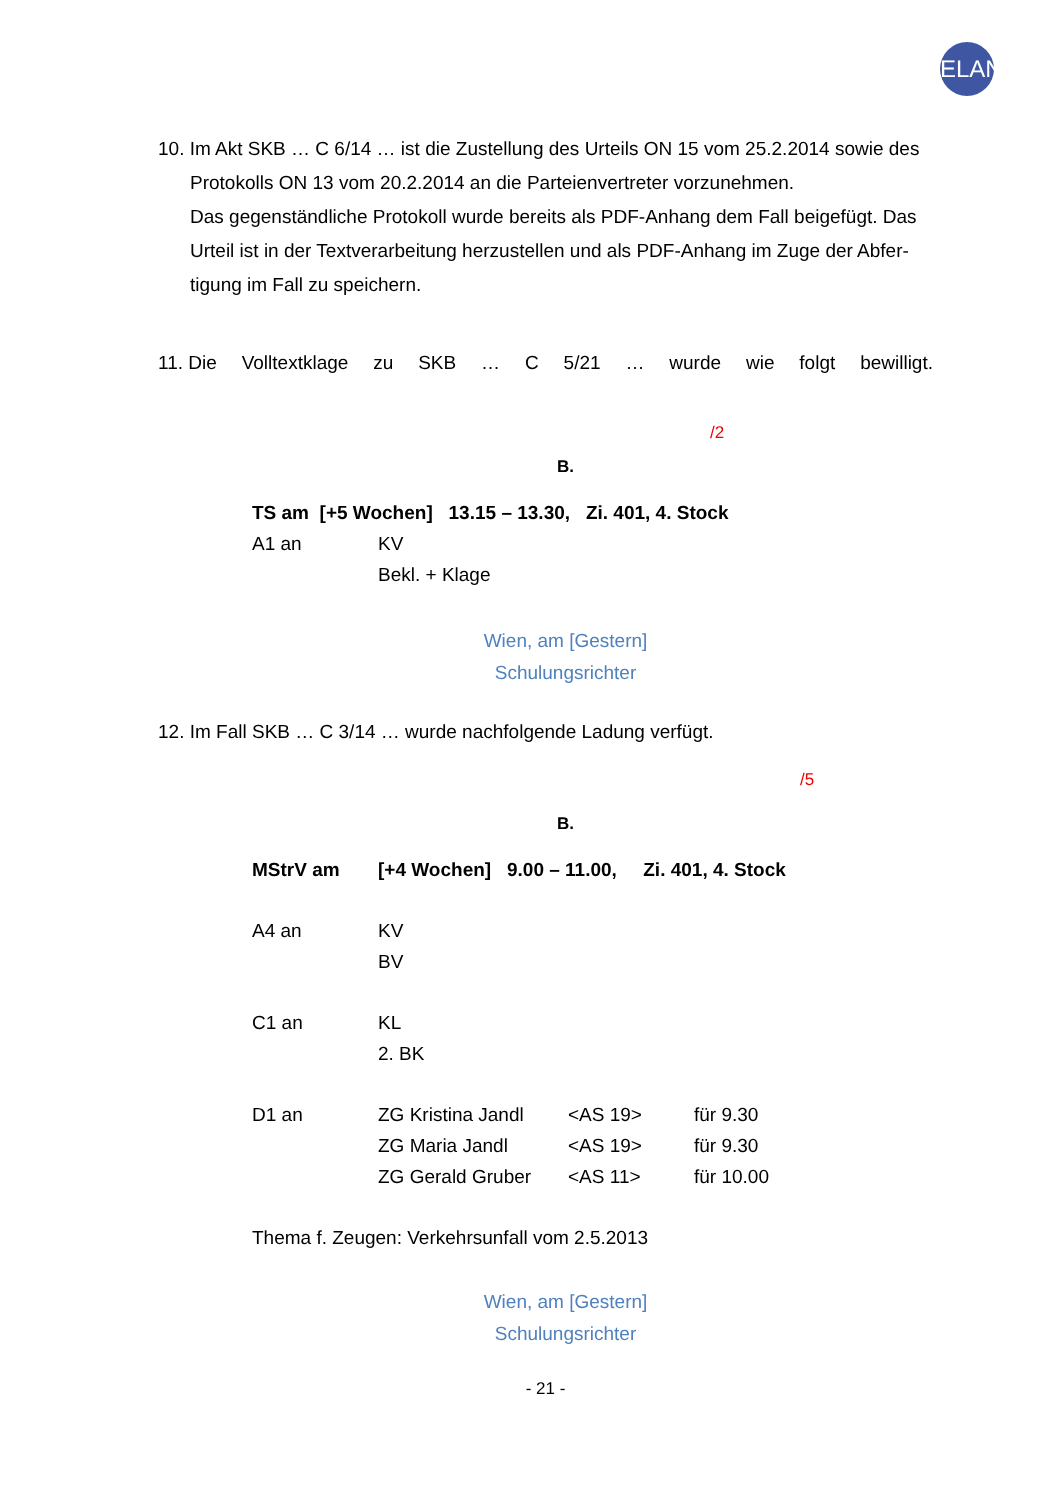ELAN
10. Im Akt SKB … C 6/14 … ist die Zustellung des Urteils ON 15 vom 25.2.2014 sowie des
Protokolls ON 13 vom 20.2.2014 an die Parteienvertreter vorzunehmen.
Das gegenständliche Protokoll wurde bereits als PDF-Anhang dem Fall beigefügt. Das Urteil ist in der Textverarbeitung herzustellen und als PDF-Anhang im Zuge der Abfer-tigung im Fall zu speichern.
11. Die Volltextklage zu SKB … C 5/21 … wurde wie folgt bewilligt.
/2
B.
| TS am [+5 Wochen] 13.15 – 13.30, Zi. 401, 4. Stock | |
| A1 an | KV |
| | Bekl. + Klage |
Wien, am [Gestern]
Schulungsrichter
12. Im Fall SKB … C 3/14 … wurde nachfolgende Ladung verfügt.
/5
B.
| MStrV am | [+4 Wochen] 9.00 – 11.00, Zi. 401, 4. Stock | | |
| A4 an | KV | | |
| | BV | | |
| C1 an | KL | | |
| | 2. BK | | |
| D1 an | ZG Kristina Jandl | <AS 19> | für 9.30 |
| | ZG Maria Jandl | <AS 19> | für 9.30 |
| | ZG Gerald Gruber | <AS 11> | für 10.00 |
| Thema f. Zeugen: Verkehrsunfall vom 2.5.2013 | | | |
Wien, am [Gestern]
Schulungsrichter
- 21 -